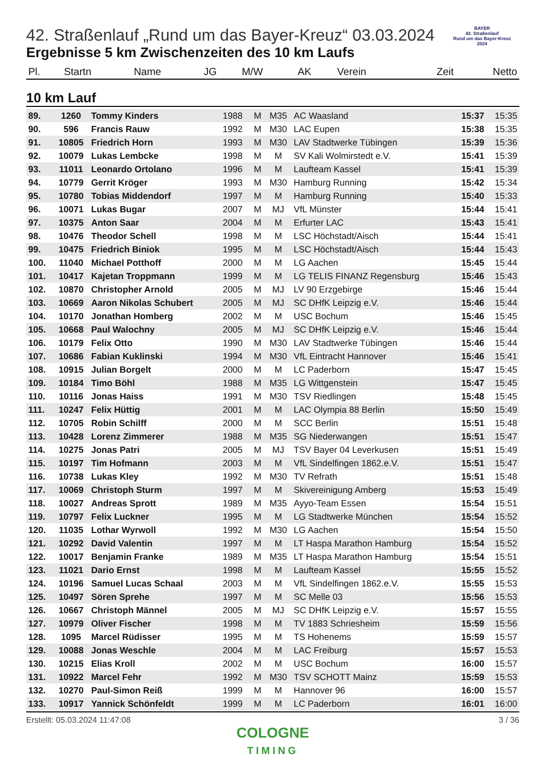BAYER
42. Straßenlauf
Rund um das Bayer-Kreuz
2024
42. Straßenlauf „Rund um das Bayer-Kreuz“ 03.03.2024
Ergebnisse 5 km Zwischenzeiten des 10 km Laufs
| Pl. | Startn | Name | JG | M/W | AK | Verein | Zeit | Netto |
| --- | --- | --- | --- | --- | --- | --- | --- | --- |
10 km Lauf
| 89. | 1260 | Tommy Kinders | 1988 | M | M35 | AC Waasland | 15:37 | 15:35 |
| 90. | 596 | Francis Rauw | 1992 | M | M30 | LAC Eupen | 15:38 | 15:35 |
| 91. | 10805 | Friedrich Horn | 1993 | M | M30 | LAV Stadtwerke Tübingen | 15:39 | 15:36 |
| 92. | 10079 | Lukas Lembcke | 1998 | M | M | SV Kali Wolmirstedt e.V. | 15:41 | 15:39 |
| 93. | 11011 | Leonardo Ortolano | 1996 | M | M | Laufteam Kassel | 15:41 | 15:39 |
| 94. | 10779 | Gerrit Kröger | 1993 | M | M30 | Hamburg Running | 15:42 | 15:34 |
| 95. | 10780 | Tobias Middendorf | 1997 | M | M | Hamburg Running | 15:40 | 15:33 |
| 96. | 10071 | Lukas Bugar | 2007 | M | MJ | VfL Münster | 15:44 | 15:41 |
| 97. | 10375 | Anton Saar | 2004 | M | M | Erfurter LAC | 15:43 | 15:41 |
| 98. | 10476 | Theodor Schell | 1998 | M | M | LSC Höchstadt/Aisch | 15:44 | 15:41 |
| 99. | 10475 | Friedrich Biniok | 1995 | M | M | LSC Höchstadt/Aisch | 15:44 | 15:43 |
| 100. | 11040 | Michael Potthoff | 2000 | M | M | LG Aachen | 15:45 | 15:44 |
| 101. | 10417 | Kajetan Troppmann | 1999 | M | M | LG TELIS FINANZ Regensburg | 15:46 | 15:43 |
| 102. | 10870 | Christopher Arnold | 2005 | M | MJ | LV 90 Erzgebirge | 15:46 | 15:44 |
| 103. | 10669 | Aaron Nikolas Schubert | 2005 | M | MJ | SC DHfK Leipzig e.V. | 15:46 | 15:44 |
| 104. | 10170 | Jonathan Homberg | 2002 | M | M | USC Bochum | 15:46 | 15:45 |
| 105. | 10668 | Paul Walochny | 2005 | M | MJ | SC DHfK Leipzig e.V. | 15:46 | 15:44 |
| 106. | 10179 | Felix Otto | 1990 | M | M30 | LAV Stadtwerke Tübingen | 15:46 | 15:44 |
| 107. | 10686 | Fabian Kuklinski | 1994 | M | M30 | VfL Eintracht Hannover | 15:46 | 15:41 |
| 108. | 10915 | Julian Borgelt | 2000 | M | M | LC Paderborn | 15:47 | 15:45 |
| 109. | 10184 | Timo Böhl | 1988 | M | M35 | LG Wittgenstein | 15:47 | 15:45 |
| 110. | 10116 | Jonas Haiss | 1991 | M | M30 | TSV Riedlingen | 15:48 | 15:45 |
| 111. | 10247 | Felix Hüttig | 2001 | M | M | LAC Olympia 88 Berlin | 15:50 | 15:49 |
| 112. | 10705 | Robin Schilff | 2000 | M | M | SCC Berlin | 15:51 | 15:48 |
| 113. | 10428 | Lorenz Zimmerer | 1988 | M | M35 | SG Niederwangen | 15:51 | 15:47 |
| 114. | 10275 | Jonas Patri | 2005 | M | MJ | TSV Bayer 04 Leverkusen | 15:51 | 15:49 |
| 115. | 10197 | Tim Hofmann | 2003 | M | M | VfL Sindelfingen 1862.e.V. | 15:51 | 15:47 |
| 116. | 10738 | Lukas Kley | 1992 | M | M30 | TV Refrath | 15:51 | 15:48 |
| 117. | 10069 | Christoph Sturm | 1997 | M | M | Skivereinigung Amberg | 15:53 | 15:49 |
| 118. | 10027 | Andreas Sprott | 1989 | M | M35 | Ayyo-Team Essen | 15:54 | 15:51 |
| 119. | 10797 | Felix Luckner | 1995 | M | M | LG Stadtwerke München | 15:54 | 15:52 |
| 120. | 11035 | Lothar Wyrwoll | 1992 | M | M30 | LG Aachen | 15:54 | 15:50 |
| 121. | 10292 | David Valentin | 1997 | M | M | LT Haspa Marathon Hamburg | 15:54 | 15:52 |
| 122. | 10017 | Benjamin Franke | 1989 | M | M35 | LT Haspa Marathon Hamburg | 15:54 | 15:51 |
| 123. | 11021 | Dario Ernst | 1998 | M | M | Laufteam Kassel | 15:55 | 15:52 |
| 124. | 10196 | Samuel Lucas Schaal | 2003 | M | M | VfL Sindelfingen 1862.e.V. | 15:55 | 15:53 |
| 125. | 10497 | Sören Sprehe | 1997 | M | M | SC Melle 03 | 15:56 | 15:53 |
| 126. | 10667 | Christoph Männel | 2005 | M | MJ | SC DHfK Leipzig e.V. | 15:57 | 15:55 |
| 127. | 10979 | Oliver Fischer | 1998 | M | M | TV 1883 Schriesheim | 15:59 | 15:56 |
| 128. | 1095 | Marcel Rüdisser | 1995 | M | M | TS Hohenems | 15:59 | 15:57 |
| 129. | 10088 | Jonas Weschle | 2004 | M | M | LAC Freiburg | 15:57 | 15:53 |
| 130. | 10215 | Elias Kroll | 2002 | M | M | USC Bochum | 16:00 | 15:57 |
| 131. | 10922 | Marcel Fehr | 1992 | M | M30 | TSV SCHOTT Mainz | 15:59 | 15:53 |
| 132. | 10270 | Paul-Simon Reiß | 1999 | M | M | Hannover 96 | 16:00 | 15:57 |
| 133. | 10917 | Yannick Schönfeldt | 1999 | M | M | LC Paderborn | 16:01 | 16:00 |
Erstellt: 05.03.2024 11:47:08 3 / 36
COLOGNE
TIMING